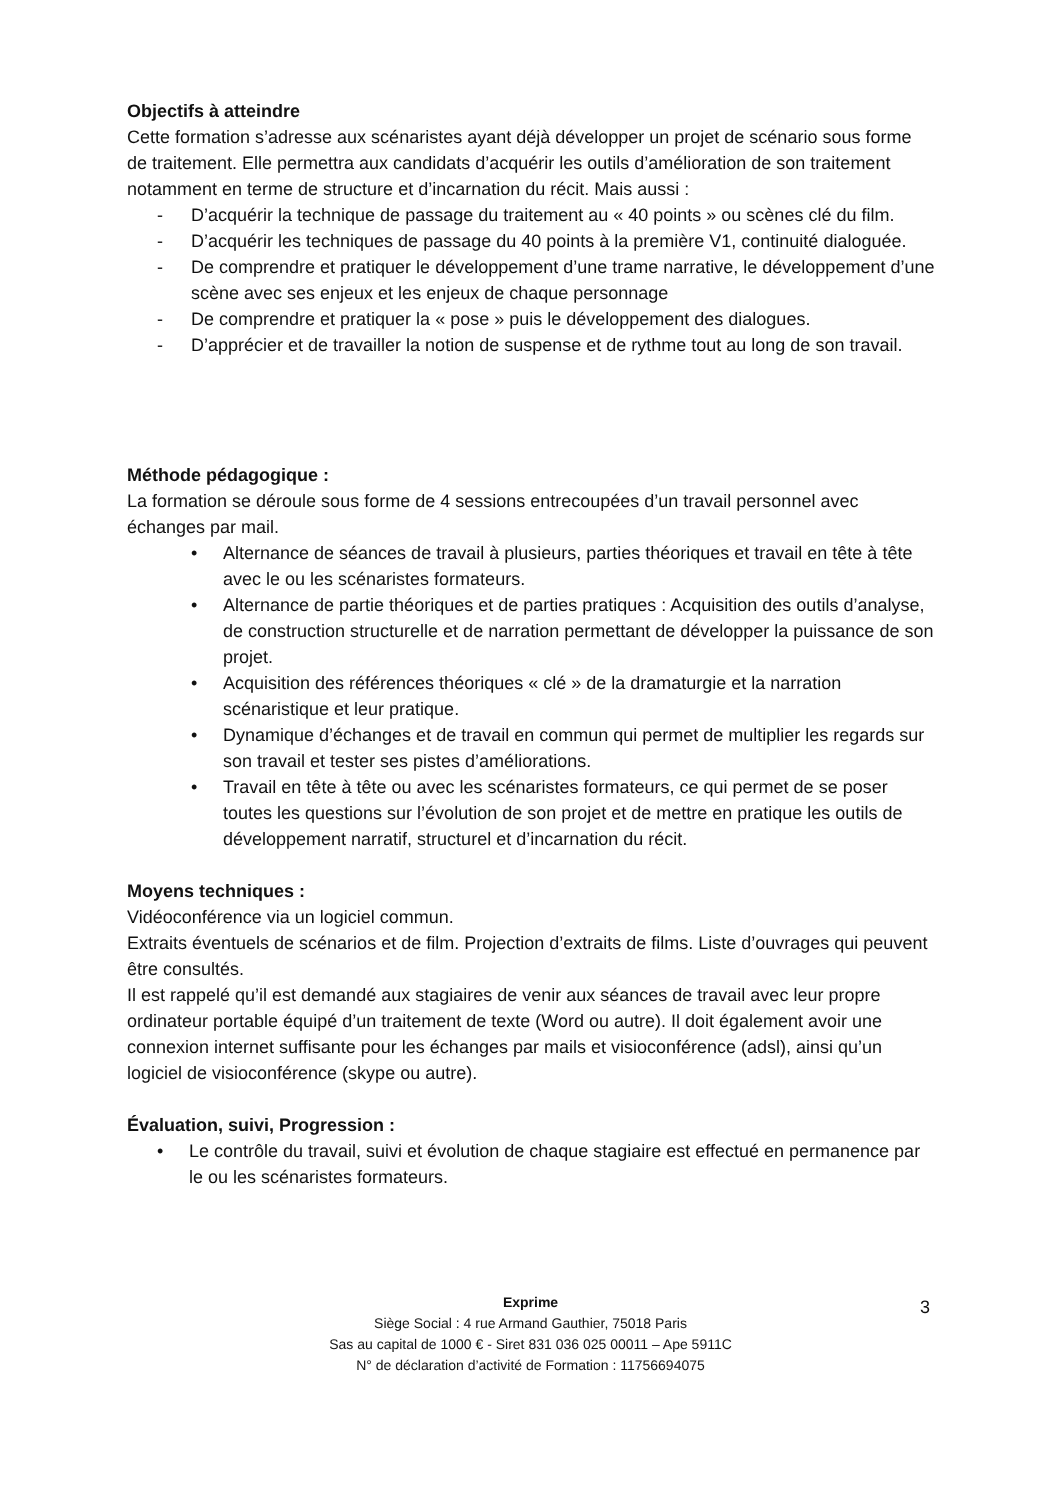Objectifs à atteindre
Cette formation s’adresse aux scénaristes ayant déjà développer un projet de scénario sous forme de traitement. Elle permettra aux candidats d’acquérir les outils d’amélioration de son traitement notamment en terme de structure et d’incarnation du récit. Mais aussi :
- D’acquérir la technique de passage du traitement au « 40 points » ou scènes clé du film.
- D’acquérir les techniques de passage du 40 points à la première V1, continuité dialoguée.
- De comprendre et pratiquer le développement d’une trame narrative, le développement d’une scène avec ses enjeux et les enjeux de chaque personnage
- De comprendre et pratiquer la « pose » puis le développement des dialogues.
- D’apprécier et de travailler la notion de suspense et de rythme tout au long de son travail.
Méthode pédagogique :
La formation se déroule sous forme de 4 sessions entrecoupées d’un travail personnel avec échanges par mail.
• Alternance de séances de travail à plusieurs, parties théoriques et travail en tête à tête avec le ou les scénaristes formateurs.
• Alternance de partie théoriques et de parties pratiques : Acquisition des outils d’analyse, de construction structurelle et de narration permettant de développer la puissance de son projet.
• Acquisition des références théoriques « clé » de la dramaturgie et la narration scénaristique et leur pratique.
• Dynamique d’échanges et de travail en commun qui permet de multiplier les regards sur son travail et tester ses pistes d’améliorations.
• Travail en tête à tête ou avec les scénaristes formateurs, ce qui permet de se poser toutes les questions sur l’évolution de son projet et de mettre en pratique les outils de développement narratif, structurel et d’incarnation du récit.
Moyens techniques :
Vidéoconférence via un logiciel commun.
Extraits éventuels de scénarios et de film. Projection d’extraits de films. Liste d’ouvrages qui peuvent être consultés.
Il est rappelé qu’il est demandé aux stagiaires de venir aux séances de travail avec leur propre ordinateur portable équipé d’un traitement de texte (Word ou autre). Il doit également avoir une connexion internet suffisante pour les échanges par mails et visioconférence (adsl), ainsi qu’un logiciel de visioconférence (skype ou autre).
Évaluation, suivi, Progression :
• Le contrôle du travail, suivi et évolution de chaque stagiaire est effectué en permanence par le ou les scénaristes formateurs.
Exprime
Siège Social : 4 rue Armand Gauthier, 75018 Paris
Sas au capital de 1000 € - Siret 831 036 025 00011 – Ape 5911C
N° de déclaration d’activité de Formation : 11756694075
3